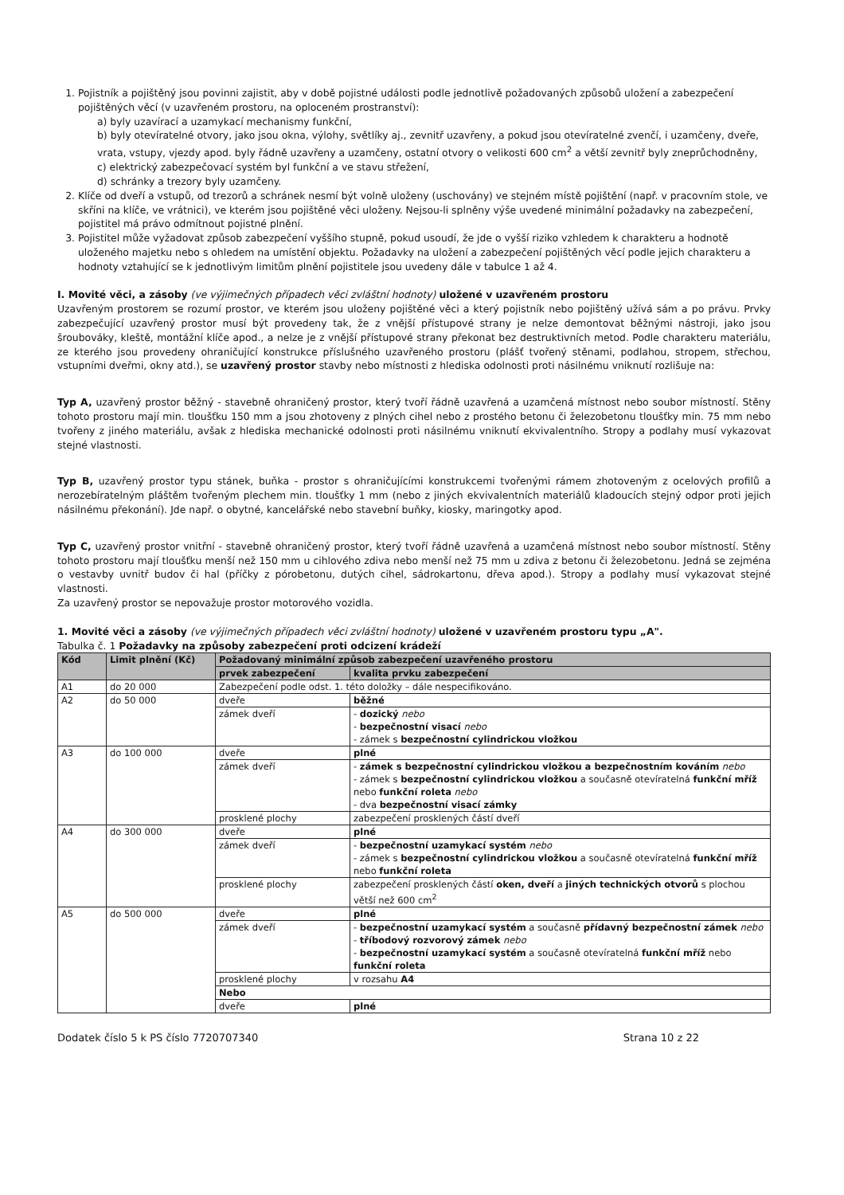1. Pojistník a pojištěný jsou povinni zajistit, aby v době pojistné události podle jednotlivě požadovaných způsobů uložení a zabezpečení pojištěných věcí (v uzavřeném prostoru, na oploceném prostranství):
a) byly uzavírací a uzamykací mechanismy funkční,
b) byly otevíratelné otvory, jako jsou okna, výlohy, světlíky aj., zevnitř uzavřeny, a pokud jsou otevíratelné zvenčí, i uzamčeny, dveře, vrata, vstupy, vjezdy apod. byly řádně uzavřeny a uzamčeny, ostatní otvory o velikosti 600 cm<sup>2</sup> a větší zevnitř byly zneprůchodněny,
c) elektrický zabezpečovací systém byl funkční a ve stavu střežení,
d) schránky a trezory byly uzamčeny.
2. Klíče od dveří a vstupů, od trezorů a schránek nesmí být volně uloženy (uschovány) ve stejném místě pojištění (např. v pracovním stole, ve skříni na klíče, ve vrátnici), ve kterém jsou pojištěné věci uloženy. Nejsou-li splněny výše uvedené minimální požadavky na zabezpečení, pojistitel má právo odmítnout pojistné plnění.
3. Pojistitel může vyžadovat způsob zabezpečení vyššího stupně, pokud usoudí, že jde o vyšší riziko vzhledem k charakteru a hodnotě uloženého majetku nebo s ohledem na umístění objektu. Požadavky na uložení a zabezpečení pojištěných věcí podle jejich charakteru a hodnoty vztahující se k jednotlivým limitům plnění pojistitele jsou uvedeny dále v tabulce 1 až 4.
I. Movité věci, a zásoby (ve výjimečných případech věci zvláštní hodnoty) uložené v uzavřeném prostoru
Uzavřeným prostorem se rozumí prostor, ve kterém jsou uloženy pojištěné věci a který pojistník nebo pojištěný užívá sám a po právu. Prvky zabezpečující uzavřený prostor musí být provedeny tak, že z vnější přístupové strany je nelze demontovat běžnými nástroji, jako jsou šroubováky, kleště, montážní klíče apod., a nelze je z vnější přístupové strany překonat bez destruktivních metod. Podle charakteru materiálu, ze kterého jsou provedeny ohraničující konstrukce příslušného uzavřeného prostoru (plášť tvořený stěnami, podlahou, stropem, střechou, vstupními dveřmi, okny atd.), se uzavřený prostor stavby nebo místnosti z hlediska odolnosti proti násilnému vniknutí rozlišuje na:
Typ A, uzavřený prostor běžný - stavebně ohraničený prostor, který tvoří řádně uzavřená a uzamčená místnost nebo soubor místností. Stěny tohoto prostoru mají min. tloušťku 150 mm a jsou zhotoveny z plných cihel nebo z prostého betonu či železobetonu tloušťky min. 75 mm nebo tvořeny z jiného materiálu, avšak z hlediska mechanické odolnosti proti násilnému vniknutí ekvivalentního. Stropy a podlahy musí vykazovat stejné vlastnosti.
Typ B, uzavřený prostor typu stánek, buňka - prostor s ohraničujícími konstrukcemi tvořenými rámem zhotoveným z ocelových profilů a nerozebíratelným pláštěm tvořeným plechem min. tloušťky 1 mm (nebo z jiných ekvivalentních materiálů kladoucích stejný odpor proti jejich násilnému překonání). Jde např. o obytné, kancelářské nebo stavební buňky, kiosky, maringotky apod.
Typ C, uzavřený prostor vnitřní - stavebně ohraničený prostor, který tvoří řádně uzavřená a uzamčená místnost nebo soubor místností. Stěny tohoto prostoru mají tloušťku menší než 150 mm u cihlového zdiva nebo menší než 75 mm u zdiva z betonu či železobetonu. Jedná se zejména o vestavby uvnitř budov či hal (příčky z pórobetonu, dutých cihel, sádrokartonu, dřeva apod.). Stropy a podlahy musí vykazovat stejné vlastnosti.
Za uzavřený prostor se nepovažuje prostor motorového vozidla.
1. Movité věci a zásoby (ve výjimečných případech věci zvláštní hodnoty) uložené v uzavřeném prostoru typu „A".
Tabulka č. 1 Požadavky na způsoby zabezpečení proti odcizení krádeží
| Kód | Limit plnění (Kč) | Požadovaný minimální způsob zabezpečení uzavřeného prostoru | |
| --- | --- | --- | --- |
| | | prvek zabezpečení | kvalita prvku zabezpečení |
| A1 | do 20 000 | Zabezpečení podle odst. 1. této doložky – dále nespecifikováno. | |
| A2 | do 50 000 | dveře | běžné |
| | | zámek dveří | - dozický nebo - bezpečnostní visací nebo - zámek s bezpečnostní cylindrickou vložkou |
| A3 | do 100 000 | dveře | plné |
| | | zámek dveří | - zámek s bezpečnostní cylindrickou vložkou a bezpečnostním kováním nebo - zámek s bezpečnostní cylindrickou vložkou a současně otevíratelná funkční mříž nebo funkční roleta nebo - dva bezpečnostní visací zámky |
| | | prosklené plochy | zabezpečení prosklených částí dveří |
| A4 | do 300 000 | dveře | plné |
| | | zámek dveří | - bezpečnostní uzamykací systém nebo - zámek s bezpečnostní cylindrickou vložkou a současně otevíratelná funkční mříž nebo funkční roleta |
| | | prosklené plochy | zabezpečení prosklených částí oken, dveří a jiných technických otvorů s plochou větší než 600 cm<sup>2</sup> |
| A5 | do 500 000 | dveře | plné |
| | | zámek dveří | - bezpečnostní uzamykací systém a současně přídavný bezpečnostní zámek nebo - tříbodový rozvorový zámek nebo - bezpečnostní uzamykací systém a současně otevíratelná funkční mříž nebo funkční roleta |
| | | prosklené plochy | v rozsahu A4 |
| | | Nebo | |
| | | dveře | plné |
Dodatek číslo 5 k PS číslo 7720707340 Strana 10 z 22